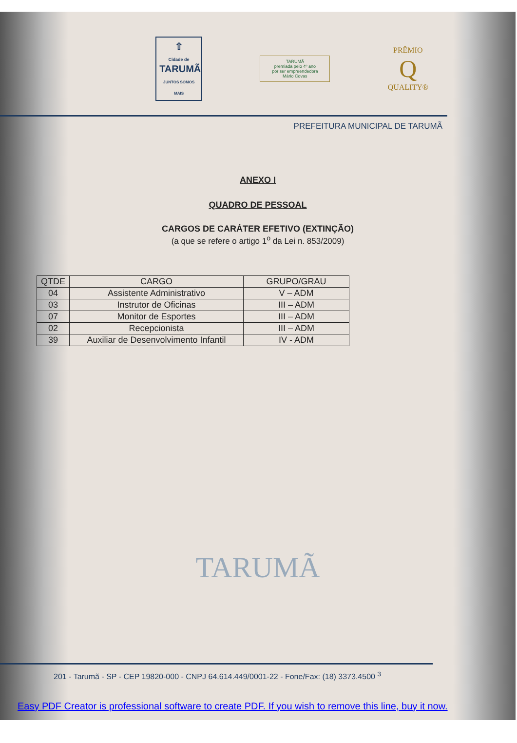⇧
Cidade de
TARUMÃ
JUNTOS SOMOS MAIS
TARUMÃ
premiada pelo 4º ano
por ser empreendedora
Mário Covas
PRÊMIO
Q
QUALITY®
PREFEITURA MUNICIPAL DE TARUMÃ
ANEXO I
QUADRO DE PESSOAL
CARGOS DE CARÁTER EFETIVO (EXTINÇÃO)
(a que se refere o artigo 1<sup>o</sup> da Lei n. 853/2009)
| QTDE | CARGO | GRUPO/GRAU |
| --- | --- | --- |
| 04 | Assistente Administrativo | V – ADM |
| 03 | Instrutor de Oficinas | III – ADM |
| 07 | Monitor de Esportes | III – ADM |
| 02 | Recepcionista | III – ADM |
| 39 | Auxiliar de Desenvolvimento Infantil | IV - ADM |
TARUMÃ
201 - Tarumã - SP - CEP 19820-000 - CNPJ 64.614.449/0001-22 - Fone/Fax: (18) 3373.4500 <sup>3</sup>
Easy PDF Creator is professional software to create PDF. If you wish to remove this line, buy it now.